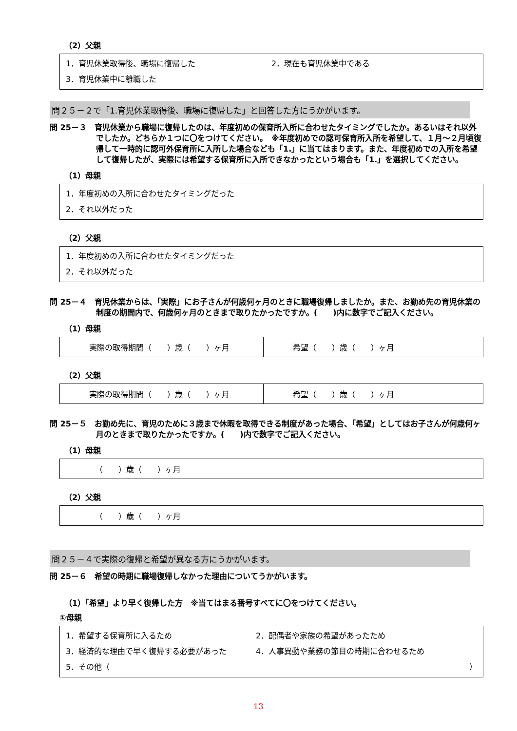（2）父親
1．育児休業取得後、職場に復帰した 2．現在も育児休業中である
3．育児休業中に離職した
問２５－２で「1.育児休業取得後、職場に復帰した」と回答した方にうかがいます。
問 25－３　育児休業から職場に復帰したのは、年度初めの保育所入所に合わせたタイミングでしたか。あるいはそれ以外でしたか。どちらか１つに〇をつけてください。　※年度初めでの認可保育所入所を希望して、１月～２月頃復帰して一時的に認可外保育所に入所した場合なども「1.」に当てはまります。また、年度初めでの入所を希望して復帰したが、実際には希望する保育所に入所できなかったという場合も「1.」を選択してください。
（1）母親
1．年度初めの入所に合わせたタイミングだった
2．それ以外だった
（2）父親
1．年度初めの入所に合わせたタイミングだった
2．それ以外だった
問 25－４　育児休業からは、「実際」にお子さんが何歳何ヶ月のときに職場復帰しましたか。また、お勤め先の育児休業の制度の期間内で、何歳何ヶ月のときまで取りたかったですか。(　　)内に数字でご記入ください。
（1）母親
実際の取得期間（　　）歳（　　）ヶ月 希望（　　）歳（　　）ヶ月
（2）父親
実際の取得期間（　　）歳（　　）ヶ月 希望（　　）歳（　　）ヶ月
問 25－５　お勤め先に、育児のために３歳まで休暇を取得できる制度があった場合、「希望」としてはお子さんが何歳何ヶ月のときまで取りたかったですか。(　　)内で数字でご記入ください。
（1）母親
（　　）歳（　　）ヶ月
（2）父親
（　　）歳（　　）ヶ月
問２５－４で実際の復帰と希望が異なる方にうかがいます。
問 25－６　希望の時期に職場復帰しなかった理由についてうかがいます。
（1）「希望」より早く復帰した方　※当てはまる番号すべてに〇をつけてください。
①母親
1．希望する保育所に入るため 2．配偶者や家族の希望があったため
3．経済的な理由で早く復帰する必要があった 4．人事異動や業務の節目の時期に合わせるため
5．その他（ ）
13